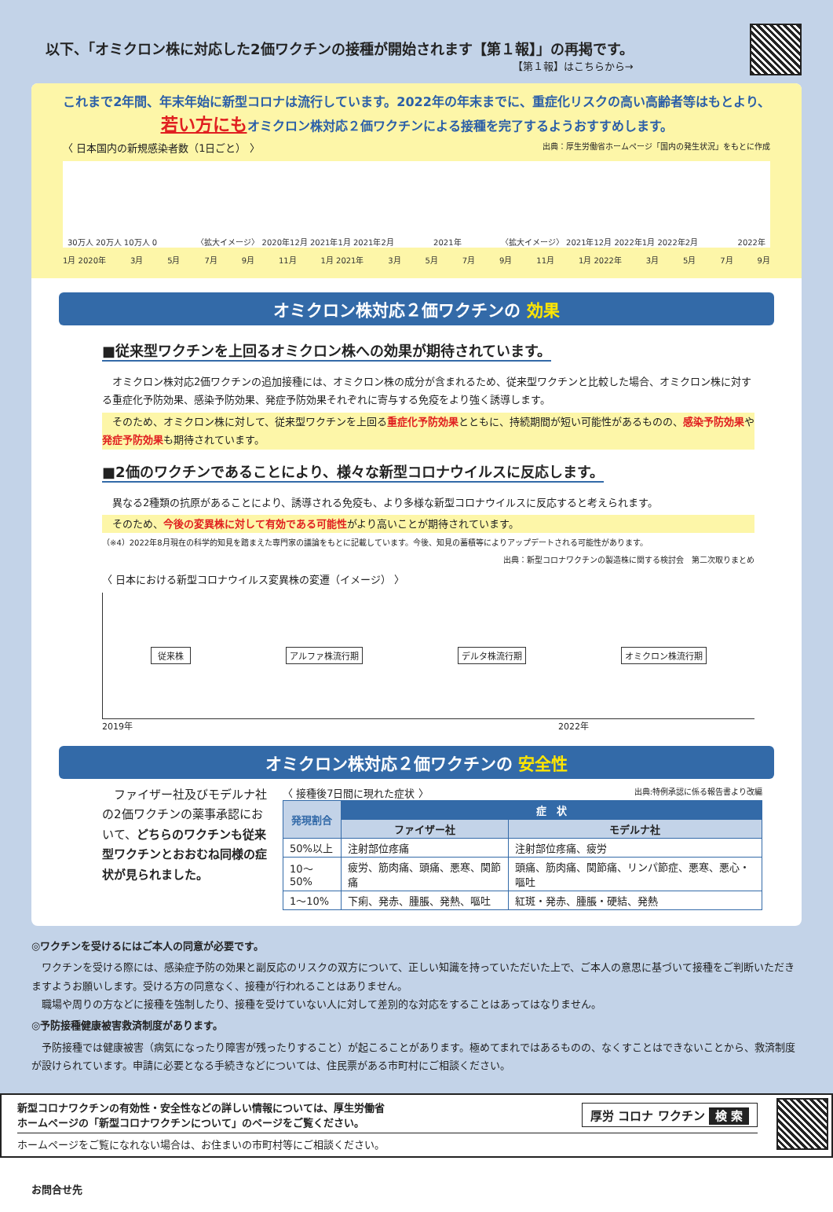以下、「オミクロン株に対応した2価ワクチンの接種が開始されます【第１報】」の再掲です。
【第１報】はこちらから→
これまで2年間、年末年始に新型コロナは流行しています。2022年の年末までに、重症化リスクの高い高齢者等はもとより、
若い方にもオミクロン株対応２価ワクチンによる接種を完了するようおすすめします。
〈 日本国内の新規感染者数（1日ごと） 〉 出典：厚生労働省ホームページ「国内の発生状況」をもとに作成
30万人 20万人 10万人 0 〈拡大イメージ〉 2020年12月 2021年1月 2021年2月 2021年 〈拡大イメージ〉 2021年12月 2022年1月 2022年2月 2022年
1月 2020年 3月 5月 7月 9月 11月 1月 2021年 3月 5月 7月 9月 11月 1月 2022年 3月 5月 7月 9月
オミクロン株対応２価ワクチンの 効果
■従来型ワクチンを上回るオミクロン株への効果が期待されています。
　オミクロン株対応2価ワクチンの追加接種には、オミクロン株の成分が含まれるため、従来型ワクチンと比較した場合、オミクロン株に対する重症化予防効果、感染予防効果、発症予防効果それぞれに寄与する免疫をより強く誘導します。
　そのため、オミクロン株に対して、従来型ワクチンを上回る重症化予防効果とともに、持続期間が短い可能性があるものの、感染予防効果や発症予防効果も期待されています。
■2価のワクチンであることにより、様々な新型コロナウイルスに反応します。
　異なる2種類の抗原があることにより、誘導される免疫も、より多様な新型コロナウイルスに反応すると考えられます。
　そのため、今後の変異株に対して有効である可能性がより高いことが期待されています。
（※4）2022年8月現在の科学的知見を踏まえた専門家の議論をもとに記載しています。今後、知見の蓄積等によりアップデートされる可能性があります。
出典：新型コロナワクチンの製造株に関する検討会　第二次取りまとめ
〈 日本における新型コロナウイルス変異株の変遷（イメージ） 〉
従来株 アルファ株流行期 デルタ株流行期 オミクロン株流行期
2019年 2022年
オミクロン株対応２価ワクチンの 安全性
　ファイザー社及びモデルナ社の2価ワクチンの薬事承認において、どちらのワクチンも従来型ワクチンとおおむね同様の症状が見られました。
〈 接種後7日間に現れた症状 〉 出典:特例承認に係る報告書より改編
| 発現割合 | 症 状 | |
| --- | --- | --- |
| | ファイザー社 | モデルナ社 |
| 50%以上 | 注射部位疼痛 | 注射部位疼痛、疲労 |
| 10～50% | 疲労、筋肉痛、頭痛、悪寒、関節痛 | 頭痛、筋肉痛、関節痛、リンパ節症、悪寒、悪心・嘔吐 |
| 1～10% | 下痢、発赤、腫脹、発熱、嘔吐 | 紅斑・発赤、腫脹・硬結、発熱 |
◎ワクチンを受けるにはご本人の同意が必要です。
　ワクチンを受ける際には、感染症予防の効果と副反応のリスクの双方について、正しい知識を持っていただいた上で、ご本人の意思に基づいて接種をご判断いただきますようお願いします。受ける方の同意なく、接種が行われることはありません。
　職場や周りの方などに接種を強制したり、接種を受けていない人に対して差別的な対応をすることはあってはなりません。
◎予防接種健康被害救済制度があります。
　予防接種では健康被害（病気になったり障害が残ったりすること）が起こることがあります。極めてまれではあるものの、なくすことはできないことから、救済制度が設けられています。申請に必要となる手続きなどについては、住民票がある市町村にご相談ください。
新型コロナワクチンの有効性・安全性などの詳しい情報については、厚生労働省
ホームページの「新型コロナワクチンについて」のページをご覧ください。 厚労 コロナ ワクチン 検 索
ホームページをご覧になれない場合は、お住まいの市町村等にご相談ください。
お問合せ先